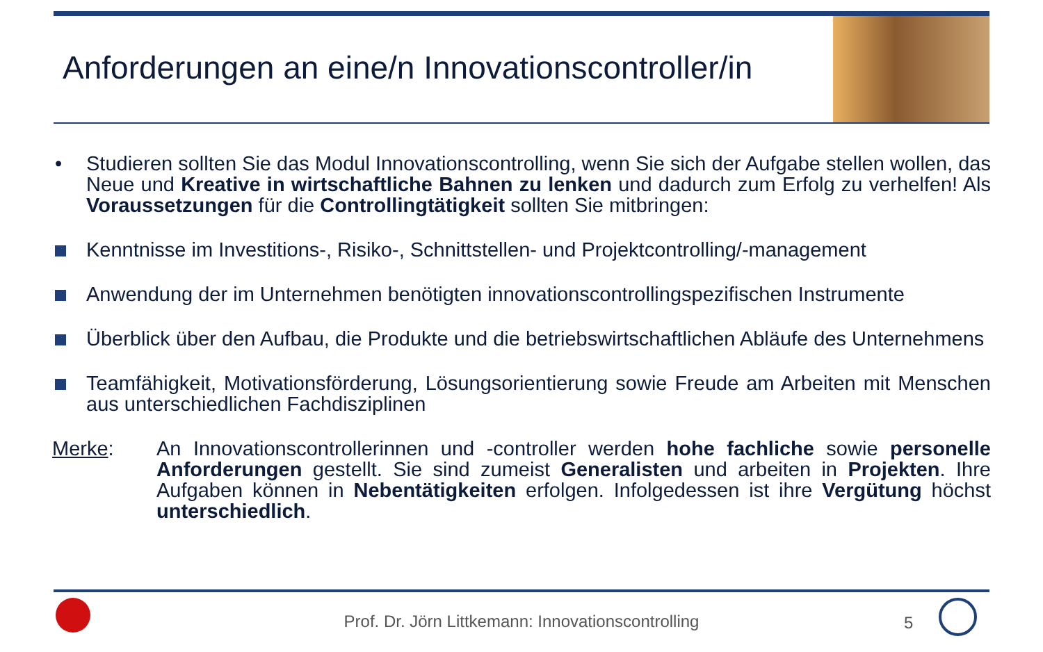Anforderungen an eine/n Innovationscontroller/in
• Studieren sollten Sie das Modul Innovationscontrolling, wenn Sie sich der Aufgabe stellen wollen, das Neue und Kreative in wirtschaftliche Bahnen zu lenken und dadurch zum Erfolg zu verhelfen! Als Voraussetzungen für die Controllingtätigkeit sollten Sie mitbringen:
Kenntnisse im Investitions-, Risiko-, Schnittstellen- und Projektcontrolling/-management
Anwendung der im Unternehmen benötigten innovationscontrollingspezifischen Instrumente
Überblick über den Aufbau, die Produkte und die betriebswirtschaftlichen Abläufe des Unternehmens
Teamfähigkeit, Motivationsförderung, Lösungsorientierung sowie Freude am Arbeiten mit Menschen aus unterschiedlichen Fachdisziplinen
Merke: An Innovationscontrollerinnen und -controller werden hohe fachliche sowie personelle Anforderungen gestellt. Sie sind zumeist Generalisten und arbeiten in Projekten. Ihre Aufgaben können in Nebentätigkeiten erfolgen. Infolgedessen ist ihre Vergütung höchst unterschiedlich.
Prof. Dr. Jörn Littkemann: Innovationscontrolling 5